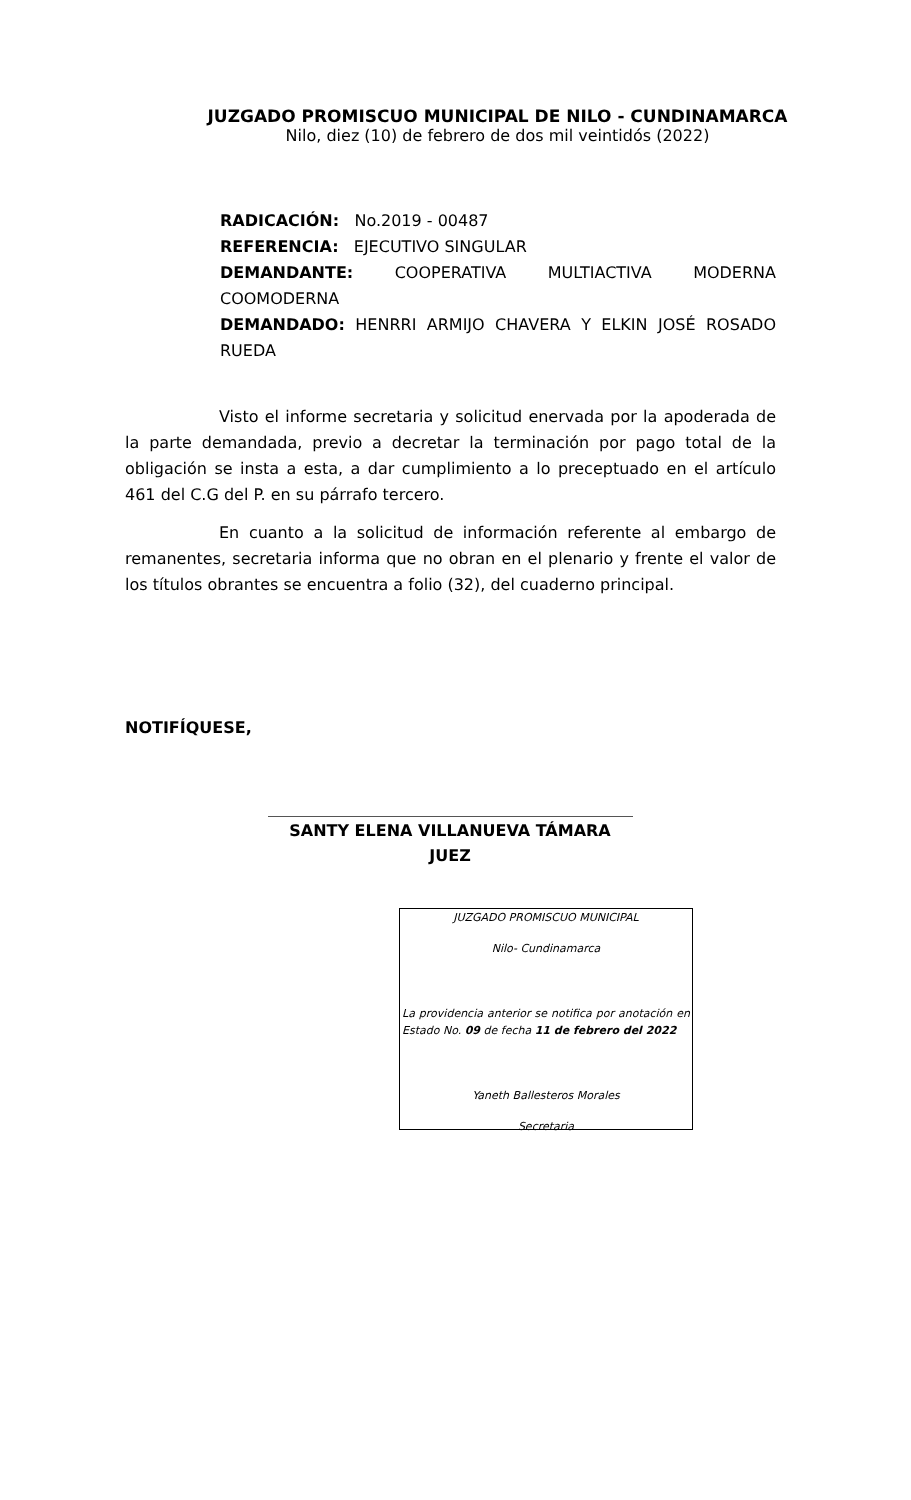JUZGADO PROMISCUO MUNICIPAL DE NILO - CUNDINAMARCA
Nilo, diez (10) de febrero de dos mil veintidós (2022)
RADICACIÓN: No.2019 - 00487
REFERENCIA: EJECUTIVO SINGULAR
DEMANDANTE: COOPERATIVA MULTIACTIVA MODERNA COOMODERNA
DEMANDADO: HENRRI ARMIJO CHAVERA Y ELKIN JOSÉ ROSADO RUEDA
Visto el informe secretaria y solicitud enervada por la apoderada de la parte demandada, previo a decretar la terminación por pago total de la obligación se insta a esta, a dar cumplimiento a lo preceptuado en el artículo 461 del C.G del P. en su párrafo tercero.
En cuanto a la solicitud de información referente al embargo de remanentes, secretaria informa que no obran en el plenario y frente el valor de los títulos obrantes se encuentra a folio (32), del cuaderno principal.
NOTIFÍQUESE,
SANTY ELENA VILLANUEVA TÁMARA
JUEZ
JUZGADO PROMISCUO MUNICIPAL
Nilo- Cundinamarca
La providencia anterior se notifica por anotación en Estado No. 09 de fecha 11 de febrero del 2022
Yaneth Ballesteros Morales
Secretaria